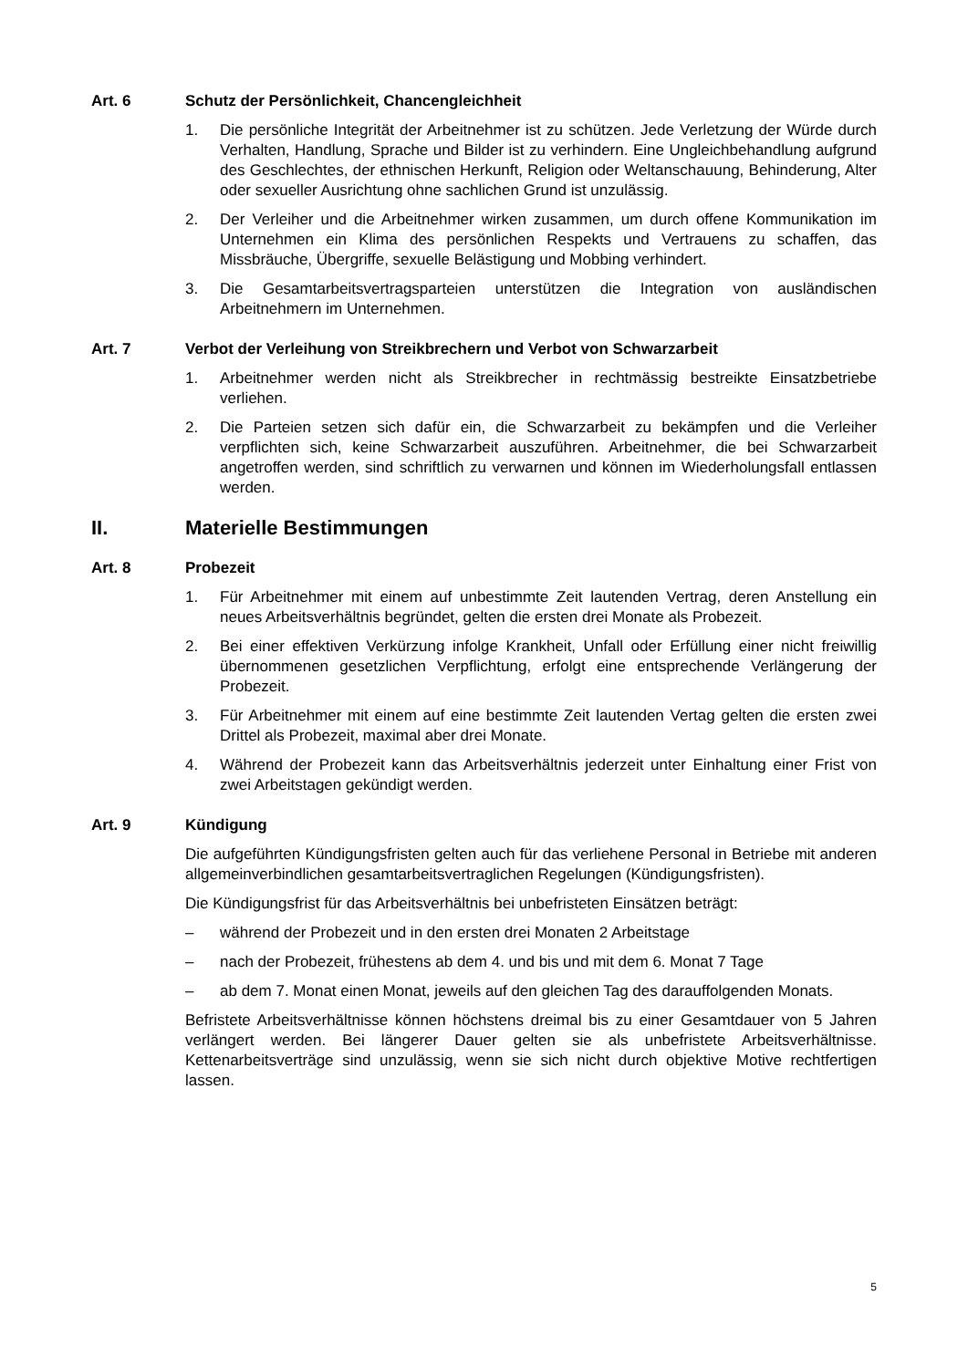Art. 6 Schutz der Persönlichkeit, Chancengleichheit
1. Die persönliche Integrität der Arbeitnehmer ist zu schützen. Jede Verletzung der Würde durch Verhalten, Handlung, Sprache und Bilder ist zu verhindern. Eine Ungleichbehandlung aufgrund des Geschlechtes, der ethnischen Herkunft, Religion oder Weltanschauung, Behinderung, Alter oder sexueller Ausrichtung ohne sachlichen Grund ist unzulässig.
2. Der Verleiher und die Arbeitnehmer wirken zusammen, um durch offene Kommunikation im Unternehmen ein Klima des persönlichen Respekts und Vertrauens zu schaffen, das Missbräuche, Übergriffe, sexuelle Belästigung und Mobbing verhindert.
3. Die Gesamtarbeitsvertragsparteien unterstützen die Integration von ausländischen Arbeitnehmern im Unternehmen.
Art. 7 Verbot der Verleihung von Streikbrechern und Verbot von Schwarzarbeit
1. Arbeitnehmer werden nicht als Streikbrecher in rechtmässig bestreikte Einsatzbetriebe verliehen.
2. Die Parteien setzen sich dafür ein, die Schwarzarbeit zu bekämpfen und die Verleiher verpflichten sich, keine Schwarzarbeit auszuführen. Arbeitnehmer, die bei Schwarzarbeit angetroffen werden, sind schriftlich zu verwarnen und können im Wiederholungsfall entlassen werden.
II. Materielle Bestimmungen
Art. 8 Probezeit
1. Für Arbeitnehmer mit einem auf unbestimmte Zeit lautenden Vertrag, deren Anstellung ein neues Arbeitsverhältnis begründet, gelten die ersten drei Monate als Probezeit.
2. Bei einer effektiven Verkürzung infolge Krankheit, Unfall oder Erfüllung einer nicht freiwillig übernommenen gesetzlichen Verpflichtung, erfolgt eine entsprechende Verlängerung der Probezeit.
3. Für Arbeitnehmer mit einem auf eine bestimmte Zeit lautenden Vertag gelten die ersten zwei Drittel als Probezeit, maximal aber drei Monate.
4. Während der Probezeit kann das Arbeitsverhältnis jederzeit unter Einhaltung einer Frist von zwei Arbeitstagen gekündigt werden.
Art. 9 Kündigung
Die aufgeführten Kündigungsfristen gelten auch für das verliehene Personal in Betriebe mit anderen allgemeinverbindlichen gesamtarbeitsvertraglichen Regelungen (Kündigungsfristen).
Die Kündigungsfrist für das Arbeitsverhältnis bei unbefristeten Einsätzen beträgt:
– während der Probezeit und in den ersten drei Monaten 2 Arbeitstage
– nach der Probezeit, frühestens ab dem 4. und bis und mit dem 6. Monat 7 Tage
– ab dem 7. Monat einen Monat, jeweils auf den gleichen Tag des darauffolgenden Monats.
Befristete Arbeitsverhältnisse können höchstens dreimal bis zu einer Gesamtdauer von 5 Jahren verlängert werden. Bei längerer Dauer gelten sie als unbefristete Arbeitsverhältnisse. Kettenarbeitsverträge sind unzulässig, wenn sie sich nicht durch objektive Motive rechtfertigen lassen.
5